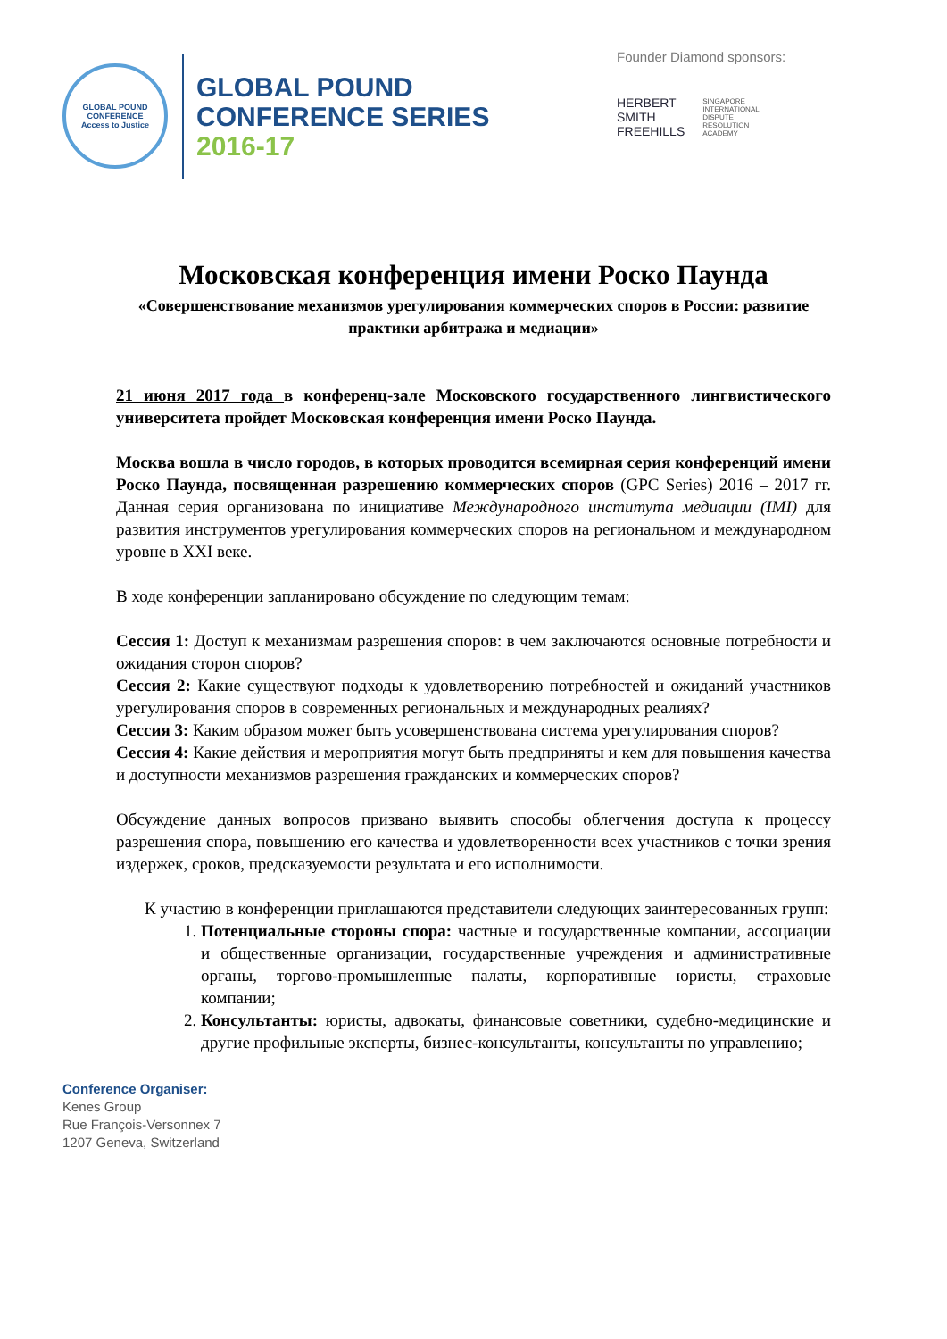GLOBAL POUND CONFERENCE
Access to Justice
GLOBAL POUND
CONFERENCE SERIES
2016-17
Founder Diamond sponsors:
HERBERT
SMITH
FREEHILLS
SINGAPORE
INTERNATIONAL
DISPUTE
RESOLUTION
ACADEMY
Московская конференция имени Роско Паунда
«Совершенствование механизмов урегулирования коммерческих споров в России: развитие практики арбитража и медиации»
21 июня 2017 года в конференц-зале Московского государственного лингвистического университета пройдет Московская конференция имени Роско Паунда.
Москва вошла в число городов, в которых проводится всемирная серия конференций имени Роско Паунда, посвященная разрешению коммерческих споров (GPC Series) 2016 – 2017 гг. Данная серия организована по инициативе Международного института медиации (IMI) для развития инструментов урегулирования коммерческих споров на региональном и международном уровне в XXI веке.
В ходе конференции запланировано обсуждение по следующим темам:
Сессия 1: Доступ к механизмам разрешения споров: в чем заключаются основные потребности и ожидания сторон споров?
Сессия 2: Какие существуют подходы к удовлетворению потребностей и ожиданий участников урегулирования споров в современных региональных и международных реалиях?
Сессия 3: Каким образом может быть усовершенствована система урегулирования споров?
Сессия 4: Какие действия и мероприятия могут быть предприняты и кем для повышения качества и доступности механизмов разрешения гражданских и коммерческих споров?
Обсуждение данных вопросов призвано выявить способы облегчения доступа к процессу разрешения спора, повышению его качества и удовлетворенности всех участников с точки зрения издержек, сроков, предсказуемости результата и его исполнимости.
К участию в конференции приглашаются представители следующих заинтересованных групп:
1. Потенциальные стороны спора: частные и государственные компании, ассоциации и общественные организации, государственные учреждения и административные органы, торгово-промышленные палаты, корпоративные юристы, страховые компании;
2. Консультанты: юристы, адвокаты, финансовые советники, судебно-медицинские и другие профильные эксперты, бизнес-консультанты, консультанты по управлению;
Conference Organiser:
Kenes Group
Rue François-Versonnex 7
1207 Geneva, Switzerland